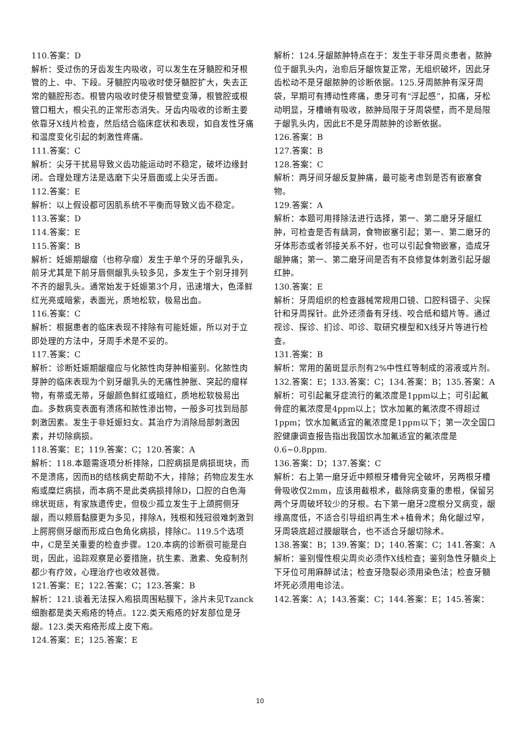110.答案：D
解析：受过伤的牙齿发生内吸收，可以发生在牙髓腔和牙根管的上、中、下段。牙髓腔内吸收时使牙髓腔扩大，失去正常的髓腔形态。根管内吸收时使牙根管壁变薄，根管腔或根管口粗大，根尖孔的正常形态消失。牙齿内吸收的诊断主要依靠牙X线片检查，然后结合临床症状和表现，如自发性牙痛和温度变化引起的刺激性疼痛。
111.答案：C
解析：尖牙干扰易导致义齿功能运动时不稳定，破坏边缘封闭。合理处理方法是选磨下尖牙唇面或上尖牙舌面。
112.答案：E
解析：以上假设都可因肌系统不平衡而导致义齿不稳定。
113.答案：D
114.答案：E
115.答案：B
解析：妊娠期龈瘤（也称孕瘤）发生于单个牙的牙龈乳头，前牙尤其是下前牙唇侧龈乳头较多见，多发生于个别牙排列不齐的龈乳头。通常始发于妊娠第3个月，迅速增大，色泽鲜红光亮或暗紫，表面光，质地松软，极易出血。
116.答案：C
解析：根据患者的临床表现不排除有可能妊娠，所以对于立即处理的方法中，牙周手术是不妥的。
117.答案：C
解析：诊断妊娠期龈瘤应与化脓性肉芽肿相鉴别。化脓性肉芽肿的临床表现为个别牙龈乳头的无痛性肿胀、突起的瘤样物，有蒂或无蒂，牙龈颜色鲜红或暗红，质地松软极易出血。多数病变表面有溃疡和脓性渗出物，一般多可找到局部刺激因素。发生于非妊娠妇女。其治疗为消除局部刺激因素，并切除病损。
118.答案：E；119.答案：C；120.答案：A
解析：118.本题需逐项分析排除，口腔病损是病损斑块，而不是溃疡，因而B的结核病史帮助不大，排除；药物应发生水疱或糜烂病损，而本病不是此类病损排除D，口腔的白色海绵状斑痣，有家族遗传史，但极少孤立发生于上颌腭侧牙龈，而以颊唇黏膜更为多见，排除A，残根和残冠很难刺激到上腭腭侧牙龈而形成白色角化病损，排除C。119.5个选项中，C是至关重要的检查步骤。120.本病的诊断很可能是白斑，因此，追踪观察是必要措施，抗生素、激素、免疫制剂都少有疗效，心理治疗也收效甚微。
121.答案：E；122.答案：C；123.答案：B
解析：121.谈着无法探入疱损周围粘膜下，涂片未见Tzanck细胞都是类天疱疮的特点。122.类天疱疮的好发部位是牙龈。123.类天疱疮形成上皮下疱。
124.答案：E；125.答案：E
解析：124.牙龈脓肿特点在于：发生于非牙周炎患者，脓肿位于龈乳头内，治愈后牙龈恢复正常，无组织破坏，因此牙齿松动不是牙龈脓肿的诊断依据。125.牙周脓肿有深牙周袋，早期可有搏动性疼痛，患牙可有“浮起感”，扣痛，牙松动明显，牙槽嵴有吸收，脓肿局限于牙周袋壁，而不是局限于龈乳头内，因此E不是牙周脓肿的诊断依据。
126.答案：B
127.答案：B
128.答案：C
解析：两牙间牙龈反复肿痛，最可能考虑到是否有嵌塞食物。
129.答案：A
解析：本题可用排除法进行选择，第一、第二磨牙牙龈红肿，可检查是否有龋洞，食物嵌塞引起；第一、第二磨牙的牙体形态或者邻接关系不好，也可以引起食物嵌塞，造成牙龈肿痛；第一、第二磨牙间是否有不良修复体刺激引起牙龈红肿。
130.答案：E
解析：牙周组织的检查器械常规用口镜、口腔科镊子、尖探针和牙周探针。此外还须备有牙线、咬合纸和蜡片等。通过视诊、探诊、扪诊、叩诊、取研究模型和X线牙片等进行检查。
131.答案：B
解析：常用的菌斑显示剂有2%中性红等制成的溶液或片剂。
132.答案：E；133.答案：C；134.答案：B；135.答案：A
解析：可引起氟牙症流行的氟浓度是1ppm以上；可引起氟骨症的氟浓度是4ppm以上；饮水加氟的氟浓度不得超过1ppm；饮水加氟适宜的氟浓度是1ppm以下；第一次全国口腔健康调查报告指出我国饮水加氟适宜的氟浓度是0.6~0.8ppm.
136.答案：D；137.答案：C
解析：右上第一磨牙近中颊根牙槽骨完全破坏，另两根牙槽骨吸收仅2mm，应该用截根术，截除病变重的患根，保留另两个牙周破坏较少的牙根。右下第一磨牙2度根分叉病变，龈缘高度低，不适合引导组织再生术+植骨术；角化龈过窄，牙周袋底超过膜龈联合，也不适合牙龈切除术。
138.答案：B；139.答案：D；140.答案：C；141.答案：A
解析：鉴别慢性根尖周炎必须作X线检查；鉴别急性牙髓炎上下牙位可用麻醉试法；检查牙隐裂必须用染色法；检查牙髓坏死必须用电诊法。
142.答案：A；143.答案：C；144.答案：E；145.答案：
10